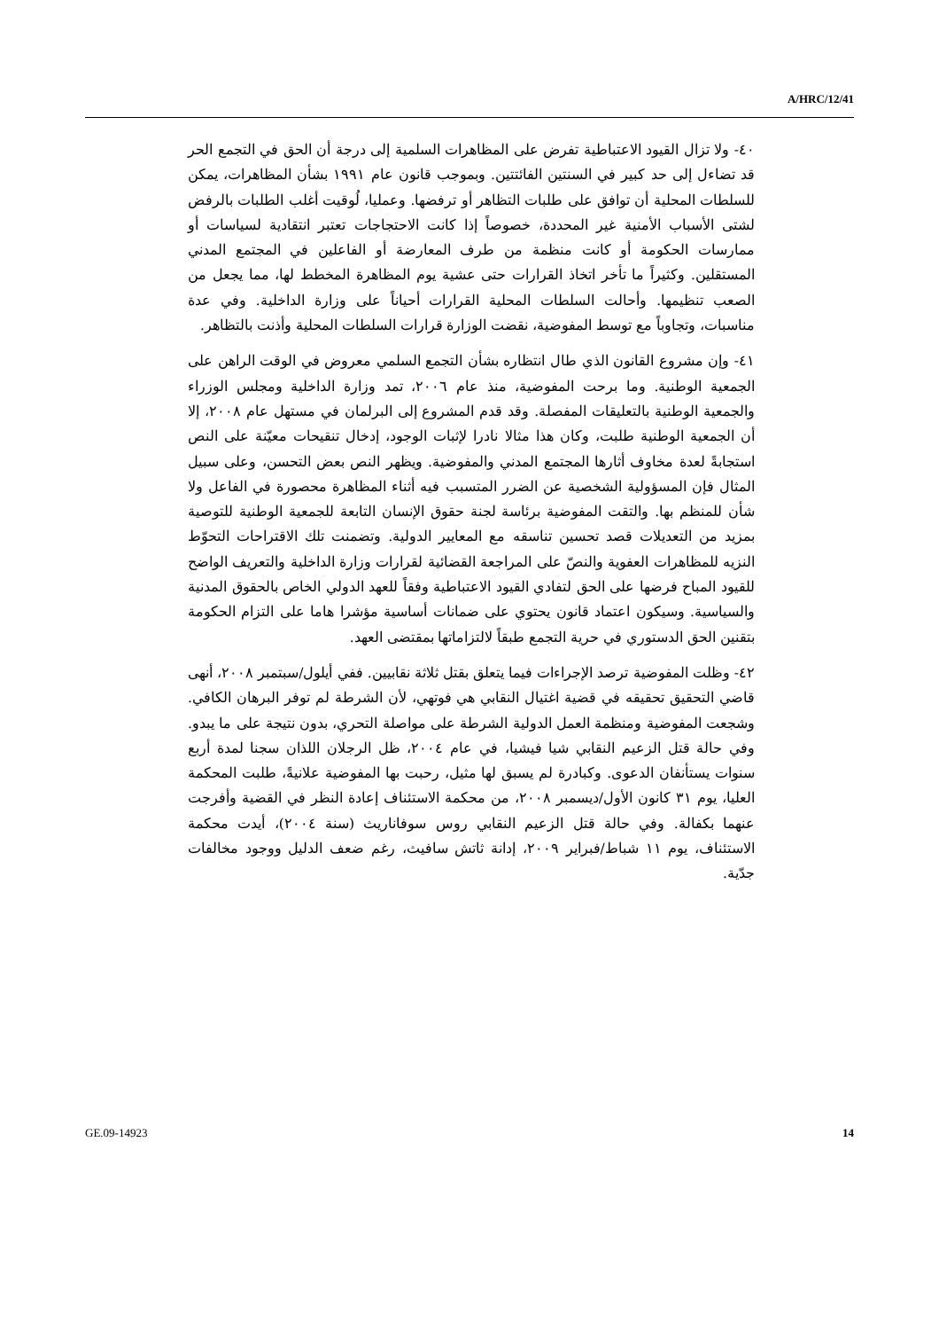A/HRC/12/41
٤٠- ولا تزال القيود الاعتباطية تفرض على المظاهرات السلمية إلى درجة أن الحق في التجمع الحر قد تضاءل إلى حد كبير في السنتين الفائتتين. وبموجب قانون عام ١٩٩١ بشأن المظاهرات، يمكن للسلطات المحلية أن توافق على طلبات التظاهر أو ترفضها. وعمليا، لُوقيت أغلب الطلبات بالرفض لشتى الأسباب الأمنية غير المحددة، خصوصاً إذا كانت الاحتجاجات تعتبر انتقادية لسياسات أو ممارسات الحكومة أو كانت منظمة من طرف المعارضة أو الفاعلين في المجتمع المدني المستقلين. وكثيراً ما تأخر اتخاذ القرارات حتى عشية يوم المظاهرة المخطط لها، مما يجعل من الصعب تنظيمها. وأحالت السلطات المحلية القرارات أحياناً على وزارة الداخلية. وفي عدة مناسبات، وتجاوباً مع توسط المفوضية، نقضت الوزارة قرارات السلطات المحلية وأذنت بالتظاهر.
٤١- وإن مشروع القانون الذي طال انتظاره بشأن التجمع السلمي معروض في الوقت الراهن على الجمعية الوطنية. وما برحت المفوضية، منذ عام ٢٠٠٦، تمد وزارة الداخلية ومجلس الوزراء والجمعية الوطنية بالتعليقات المفصلة. وقد قدم المشروع إلى البرلمان في مستهل عام ٢٠٠٨، إلا أن الجمعية الوطنية طلبت، وكان هذا مثالا نادرا لإثبات الوجود، إدخال تنقيحات معيّنة على النص استجابةً لعدة مخاوف أثارها المجتمع المدني والمفوضية. ويظهر النص بعض التحسن، وعلى سبيل المثال فإن المسؤولية الشخصية عن الضرر المتسبب فيه أثناء المظاهرة محصورة في الفاعل ولا شأن للمنظم بها. والتقت المفوضية برئاسة لجنة حقوق الإنسان التابعة للجمعية الوطنية للتوصية بمزيد من التعديلات قصد تحسين تناسقه مع المعايير الدولية. وتضمنت تلك الاقتراحات التحوّط النزيه للمظاهرات العفوية والنصّ على المراجعة القضائية لقرارات وزارة الداخلية والتعريف الواضح للقيود المباح فرضها على الحق لتفادي القيود الاعتباطية وفقاً للعهد الدولي الخاص بالحقوق المدنية والسياسية. وسيكون اعتماد قانون يحتوي على ضمانات أساسية مؤشرا هاما على التزام الحكومة بتقنين الحق الدستوري في حرية التجمع طبقاً لالتزاماتها بمقتضى العهد.
٤٢- وظلت المفوضية ترصد الإجراءات فيما يتعلق بقتل ثلاثة نقابيين. ففي أيلول/سبتمبر ٢٠٠٨، أنهى قاضي التحقيق تحقيقه في قضية اغتيال النقابي هي فوتهي، لأن الشرطة لم توفر البرهان الكافي. وشجعت المفوضية ومنظمة العمل الدولية الشرطة على مواصلة التحري، بدون نتيجة على ما يبدو. وفي حالة قتل الزعيم النقابي شيا فيشيا، في عام ٢٠٠٤، ظل الرجلان اللذان سجنا لمدة أربع سنوات يستأنفان الدعوى. وكبادرة لم يسبق لها مثيل، رحبت بها المفوضية علانيةً، طلبت المحكمة العليا، يوم ٣١ كانون الأول/ديسمبر ٢٠٠٨، من محكمة الاستئناف إعادة النظر في القضية وأفرجت عنهما بكفالة. وفي حالة قتل الزعيم النقابي روس سوفاناريث (سنة ٢٠٠٤)، أيدت محكمة الاستئناف، يوم ١١ شباط/فبراير ٢٠٠٩، إدانة ثاتش سافيث، رغم ضعف الدليل ووجود مخالفات جدّية.
GE.09-14923 14